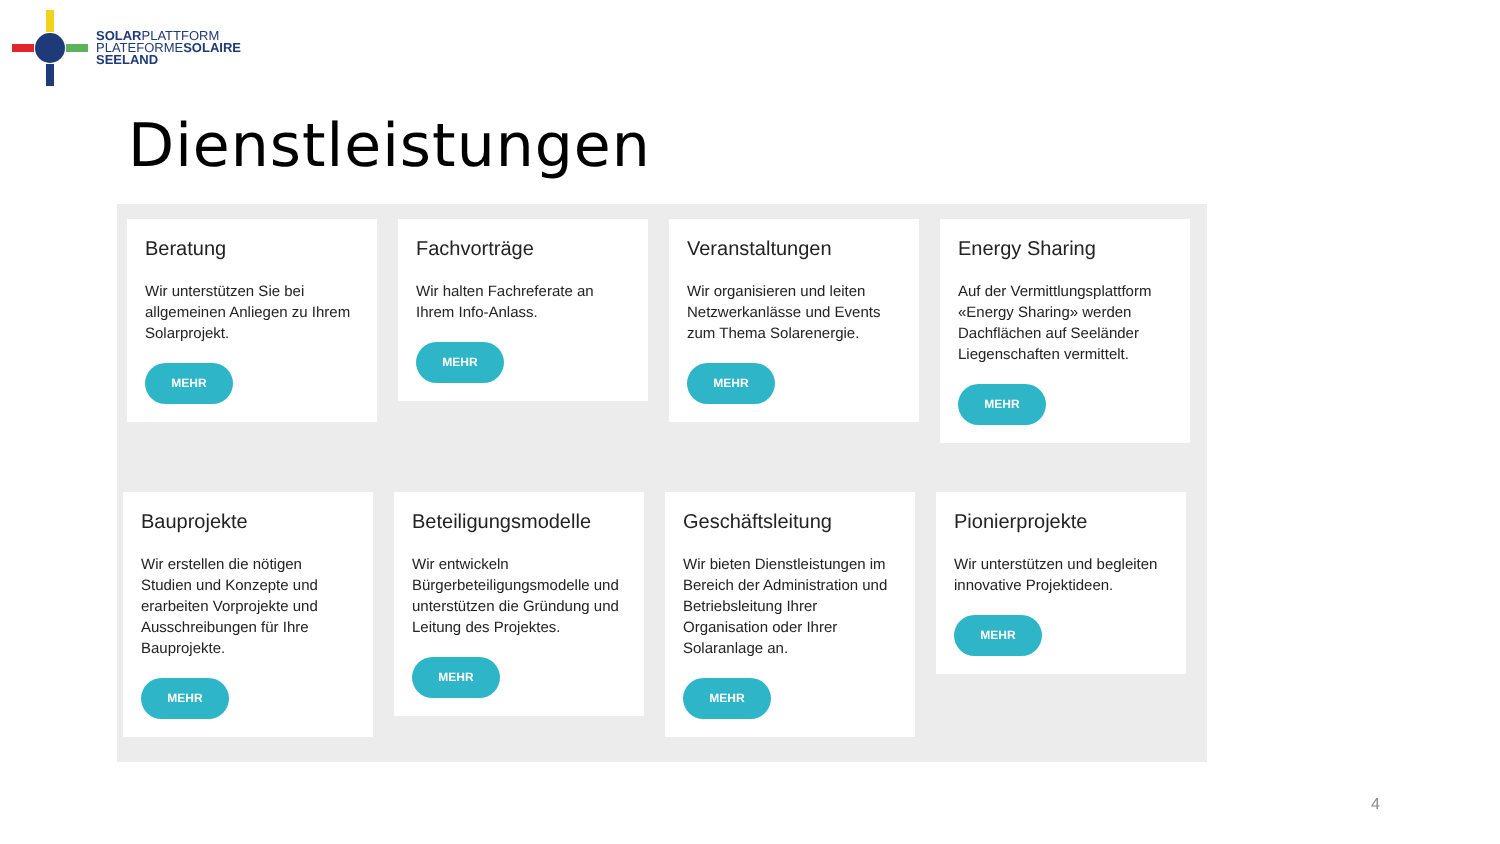SOLARPLATTFORM
PLATEFORMESOLAIRE
SEELAND
Dienstleistungen
Beratung
Wir unterstützen Sie bei allgemeinen Anliegen zu Ihrem Solarprojekt.
MEHR
Fachvorträge
Wir halten Fachreferate an Ihrem Info-Anlass.
MEHR
Veranstaltungen
Wir organisieren und leiten Netzwerkanlässe und Events zum Thema Solarenergie.
MEHR
Energy Sharing
Auf der Vermittlungsplattform «Energy Sharing» werden Dachflächen auf Seeländer Liegenschaften vermittelt.
MEHR
Bauprojekte
Wir erstellen die nötigen Studien und Konzepte und erarbeiten Vorprojekte und Ausschreibungen für Ihre Bauprojekte.
MEHR
Beteiligungsmodelle
Wir entwickeln Bürgerbeteiligungsmodelle und unterstützen die Gründung und Leitung des Projektes.
MEHR
Geschäftsleitung
Wir bieten Dienstleistungen im Bereich der Administration und Betriebsleitung Ihrer Organisation oder Ihrer Solaranlage an.
MEHR
Pionierprojekte
Wir unterstützen und begleiten innovative Projektideen.
MEHR
4